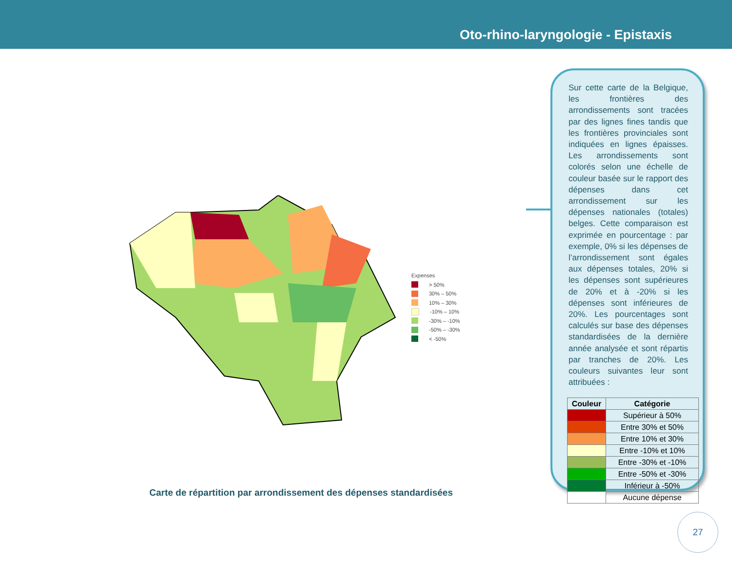Oto-rhino-laryngologie - Epistaxis
Expenses
> 50%
30% – 50%
10% – 30%
-10% – 10%
-30% – -10%
-50% – -30%
< -50%
Carte de répartition par arrondissement des dépenses standardisées
Sur cette carte de la Belgique, les frontières des arrondissements sont tracées par des lignes fines tandis que les frontières provinciales sont indiquées en lignes épaisses. Les arrondissements sont colorés selon une échelle de couleur basée sur le rapport des dépenses dans cet arrondissement sur les dépenses nationales (totales) belges. Cette comparaison est exprimée en pourcentage : par exemple, 0% si les dépenses de l’arrondissement sont égales aux dépenses totales, 20% si les dépenses sont supérieures de 20% et à -20% si les dépenses sont inférieures de 20%. Les pourcentages sont calculés sur base des dépenses standardisées de la dernière année analysée et sont répartis par tranches de 20%. Les couleurs suivantes leur sont attribuées :
| Couleur | Catégorie |
| --- | --- |
| | Supérieur à 50% |
| | Entre 30% et 50% |
| | Entre 10% et 30% |
| | Entre -10% et 10% |
| | Entre -30% et -10% |
| | Entre -50% et -30% |
| | Inférieur à -50% |
| | Aucune dépense |
27